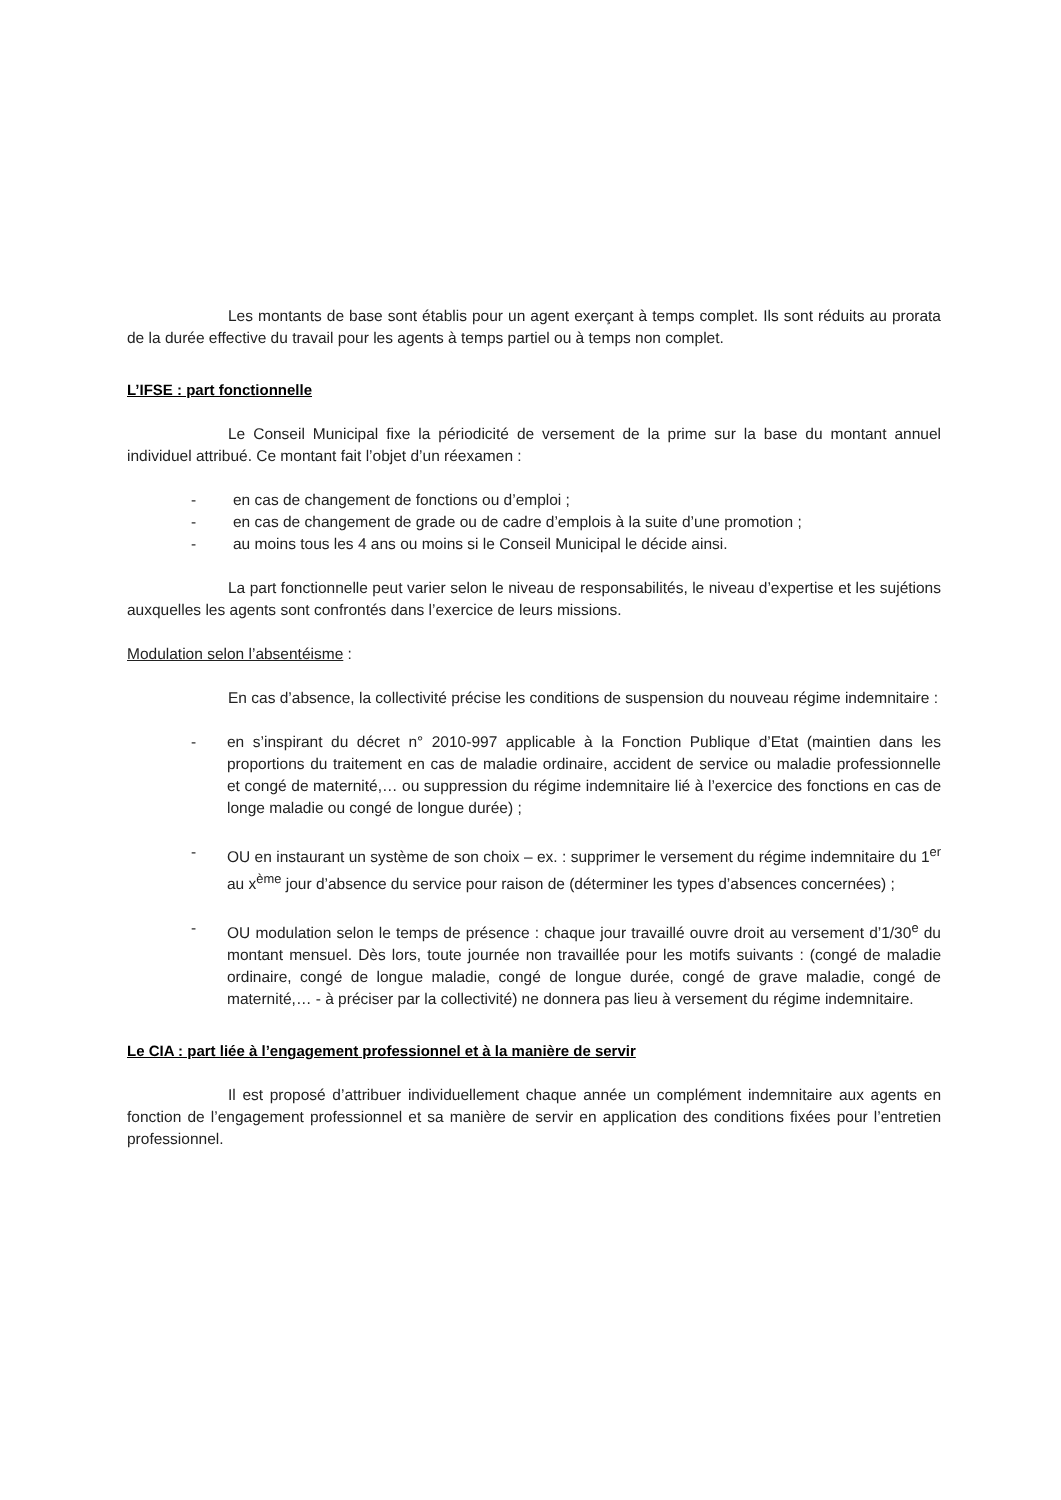Les montants de base sont établis pour un agent exerçant à temps complet. Ils sont réduits au prorata de la durée effective du travail pour les agents à temps partiel ou à temps non complet.
L’IFSE : part fonctionnelle
Le Conseil Municipal fixe la périodicité de versement de la prime sur la base du montant annuel individuel attribué. Ce montant fait l’objet d’un réexamen :
- en cas de changement de fonctions ou d’emploi ;
- en cas de changement de grade ou de cadre d’emplois à la suite d’une promotion ;
- au moins tous les 4 ans ou moins si le Conseil Municipal le décide ainsi.
La part fonctionnelle peut varier selon le niveau de responsabilités, le niveau d’expertise et les sujétions auxquelles les agents sont confrontés dans l’exercice de leurs missions.
Modulation selon l’absentéisme :
En cas d’absence, la collectivité précise les conditions de suspension du nouveau régime indemnitaire :
- en s’inspirant du décret n° 2010-997 applicable à la Fonction Publique d’Etat (maintien dans les proportions du traitement en cas de maladie ordinaire, accident de service ou maladie professionnelle et congé de maternité,… ou suppression du régime indemnitaire lié à l’exercice des fonctions en cas de longe maladie ou congé de longue durée) ;
- OU en instaurant un système de son choix – ex. : supprimer le versement du régime indemnitaire du 1<sup>er</sup> au x<sup>ème</sup> jour d’absence du service pour raison de (déterminer les types d’absences concernées) ;
- OU modulation selon le temps de présence : chaque jour travaillé ouvre droit au versement d’1/30<sup>e</sup> du montant mensuel. Dès lors, toute journée non travaillée pour les motifs suivants : (congé de maladie ordinaire, congé de longue maladie, congé de longue durée, congé de grave maladie, congé de maternité,… - à préciser par la collectivité) ne donnera pas lieu à versement du régime indemnitaire.
Le CIA : part liée à l’engagement professionnel et à la manière de servir
Il est proposé d’attribuer individuellement chaque année un complément indemnitaire aux agents en fonction de l’engagement professionnel et sa manière de servir en application des conditions fixées pour l’entretien professionnel.